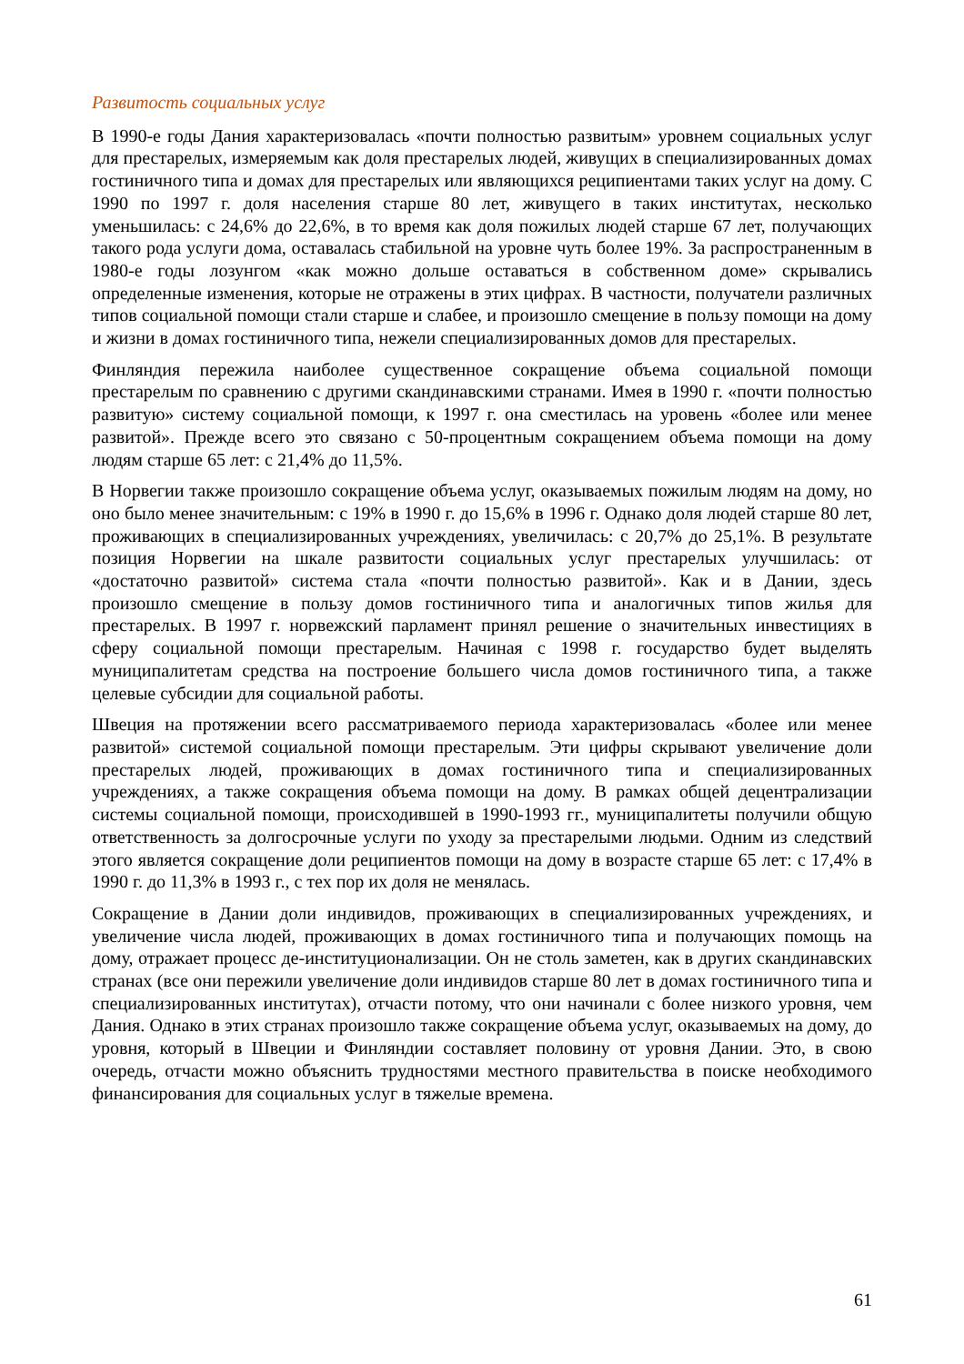Развитость социальных услуг
В 1990-е годы Дания характеризовалась «почти полностью развитым» уровнем социальных услуг для престарелых, измеряемым как доля престарелых людей, живущих в специализированных домах гостиничного типа и домах для престарелых или являющихся реципиентами таких услуг на дому. С 1990 по 1997 г. доля населения старше 80 лет, живущего в таких институтах, несколько уменьшилась: с 24,6% до 22,6%, в то время как доля пожилых людей старше 67 лет, получающих такого рода услуги дома, оставалась стабильной на уровне чуть более 19%. За распространенным в 1980-е годы лозунгом «как можно дольше оставаться в собственном доме» скрывались определенные изменения, которые не отражены в этих цифрах. В частности, получатели различных типов социальной помощи стали старше и слабее, и произошло смещение в пользу помощи на дому и жизни в домах гостиничного типа, нежели специализированных домов для престарелых.
Финляндия пережила наиболее существенное сокращение объема социальной помощи престарелым по сравнению с другими скандинавскими странами. Имея в 1990 г. «почти полностью развитую» систему социальной помощи, к 1997 г. она сместилась на уровень «более или менее развитой». Прежде всего это связано с 50-процентным сокращением объема помощи на дому людям старше 65 лет: с 21,4% до 11,5%.
В Норвегии также произошло сокращение объема услуг, оказываемых пожилым людям на дому, но оно было менее значительным: с 19% в 1990 г. до 15,6% в 1996 г. Однако доля людей старше 80 лет, проживающих в специализированных учреждениях, увеличилась: с 20,7% до 25,1%. В результате позиция Норвегии на шкале развитости социальных услуг престарелых улучшилась: от «достаточно развитой» система стала «почти полностью развитой». Как и в Дании, здесь произошло смещение в пользу домов гостиничного типа и аналогичных типов жилья для престарелых. В 1997 г. норвежский парламент принял решение о значительных инвестициях в сферу социальной помощи престарелым. Начиная с 1998 г. государство будет выделять муниципалитетам средства на построение большего числа домов гостиничного типа, а также целевые субсидии для социальной работы.
Швеция на протяжении всего рассматриваемого периода характеризовалась «более или менее развитой» системой социальной помощи престарелым. Эти цифры скрывают увеличение доли престарелых людей, проживающих в домах гостиничного типа и специализированных учреждениях, а также сокращения объема помощи на дому. В рамках общей децентрализации системы социальной помощи, происходившей в 1990-1993 гг., муниципалитеты получили общую ответственность за долгосрочные услуги по уходу за престарелыми людьми. Одним из следствий этого является сокращение доли реципиентов помощи на дому в возрасте старше 65 лет: с 17,4% в 1990 г. до 11,3% в 1993 г., с тех пор их доля не менялась.
Сокращение в Дании доли индивидов, проживающих в специализированных учреждениях, и увеличение числа людей, проживающих в домах гостиничного типа и получающих помощь на дому, отражает процесс де-институционализации. Он не столь заметен, как в других скандинавских странах (все они пережили увеличение доли индивидов старше 80 лет в домах гостиничного типа и специализированных институтах), отчасти потому, что они начинали с более низкого уровня, чем Дания. Однако в этих странах произошло также сокращение объема услуг, оказываемых на дому, до уровня, который в Швеции и Финляндии составляет половину от уровня Дании. Это, в свою очередь, отчасти можно объяснить трудностями местного правительства в поиске необходимого финансирования для социальных услуг в тяжелые времена.
61